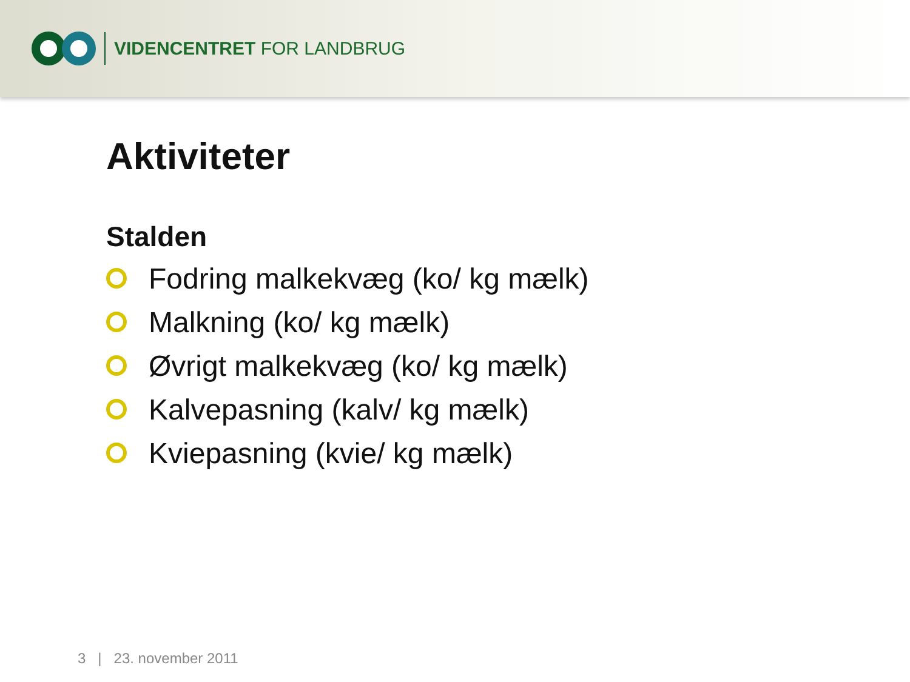VIDENCENTRET FOR LANDBRUG
Aktiviteter
Stalden
Fodring malkekvæg (ko/ kg mælk)
Malkning (ko/ kg mælk)
Øvrigt malkekvæg (ko/ kg mælk)
Kalvepasning (kalv/ kg mælk)
Kviepasning (kvie/ kg mælk)
3 | 23. november 2011